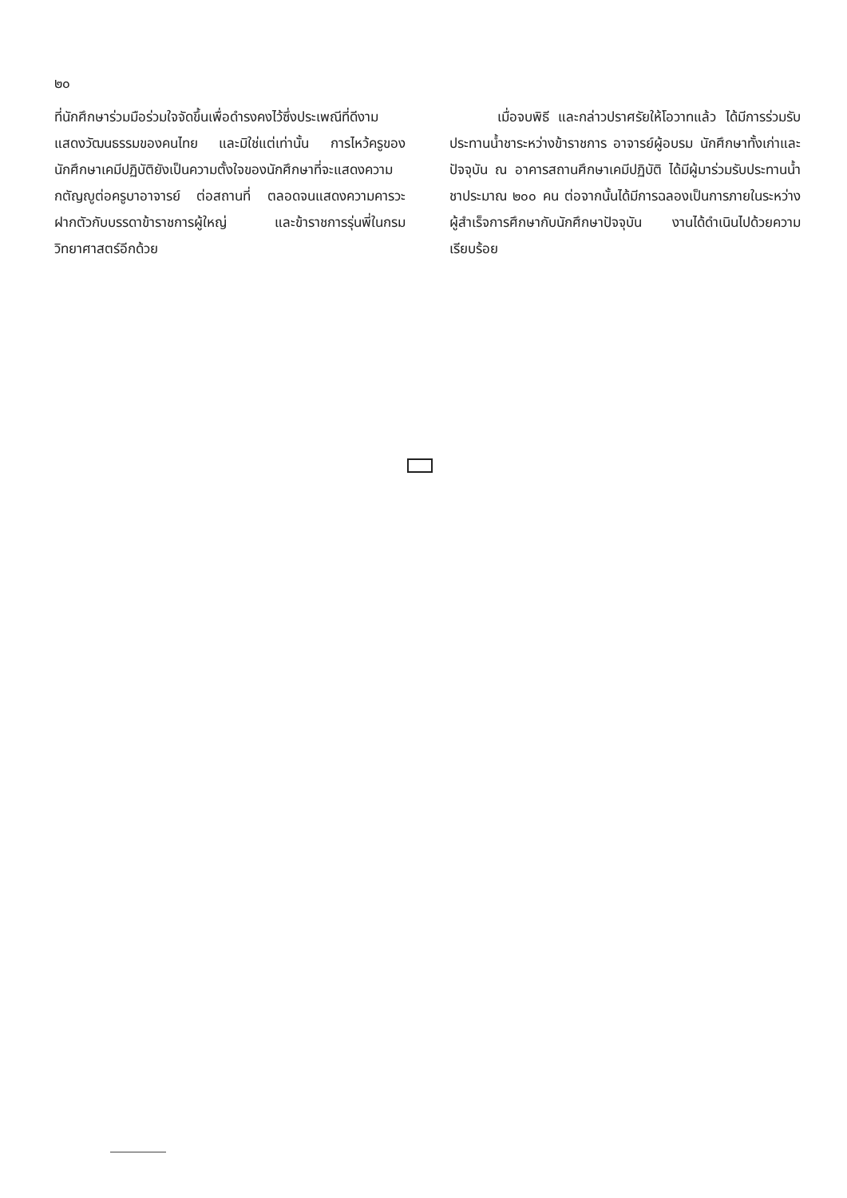๒๐
ที่นักศึกษาร่วมมือร่วมใจจัดขึ้นเพื่อดำรงคงไว้ซึ่งประเพณีที่ดีงาม แสดงวัฒนธรรมของคนไทย และมิใช่แต่เท่านั้น การไหว้ครูของนักศึกษาเคมีปฏิบัติยังเป็นความตั้งใจของนักศึกษาที่จะแสดงความกตัญญูต่อครูบาอาจารย์ ต่อสถานที่ ตลอดจนแสดงความคารวะฝากตัวกับบรรดาข้าราชการผู้ใหญ่ และข้าราชการรุ่นพี่ในกรมวิทยาศาสตร์อีกด้วย
เมื่อจบพิธี และกล่าวปราศรัยให้โอวาทแล้ว ได้มีการร่วมรับประทานน้ำชาระหว่างข้าราชการ อาจารย์ผู้อบรม นักศึกษาทั้งเก่าและปัจจุบัน ณ อาคารสถานศึกษาเคมีปฏิบัติ ได้มีผู้มาร่วมรับประทานน้ำชาประมาณ ๒๐๐ คน ต่อจากนั้นได้มีการฉลองเป็นการภายในระหว่างผู้สำเร็จการศึกษากับนักศึกษาปัจจุบัน งานได้ดำเนินไปด้วยความเรียบร้อย